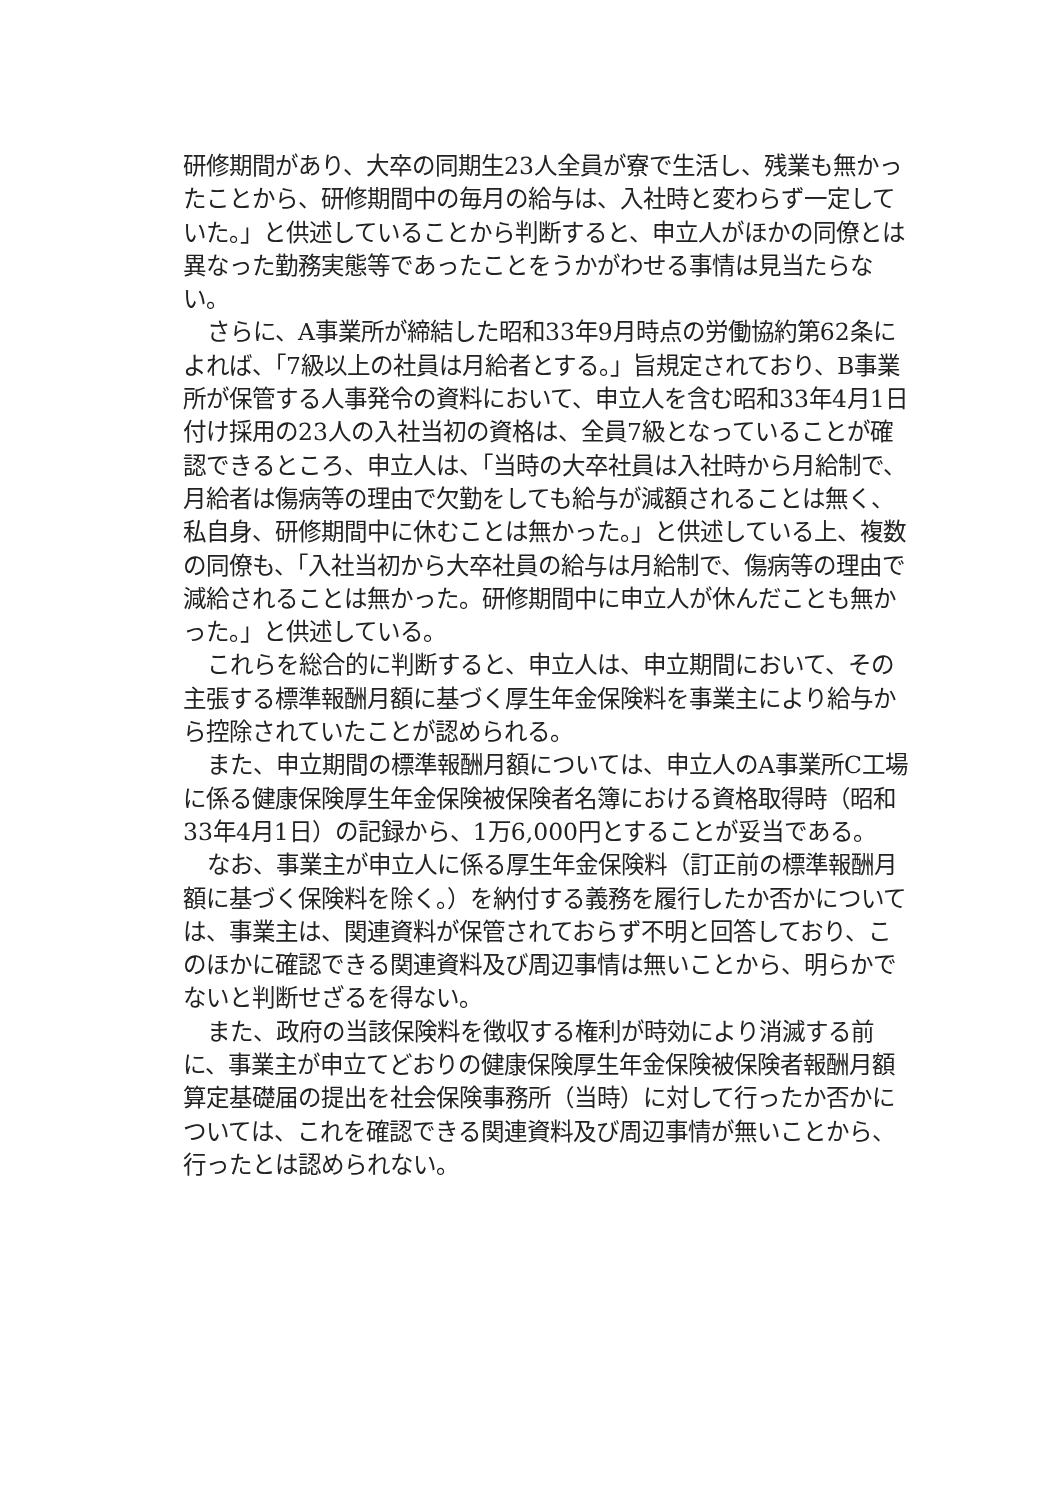研修期間があり、大卒の同期生23人全員が寮で生活し、残業も無かったことから、研修期間中の毎月の給与は、入社時と変わらず一定していた。」と供述していることから判断すると、申立人がほかの同僚とは異なった勤務実態等であったことをうかがわせる事情は見当たらない。
さらに、A事業所が締結した昭和33年9月時点の労働協約第62条によれば、「7級以上の社員は月給者とする。」旨規定されており、B事業所が保管する人事発令の資料において、申立人を含む昭和33年4月1日付け採用の23人の入社当初の資格は、全員7級となっていることが確認できるところ、申立人は、「当時の大卒社員は入社時から月給制で、月給者は傷病等の理由で欠勤をしても給与が減額されることは無く、私自身、研修期間中に休むことは無かった。」と供述している上、複数の同僚も、「入社当初から大卒社員の給与は月給制で、傷病等の理由で減給されることは無かった。研修期間中に申立人が休んだことも無かった。」と供述している。
これらを総合的に判断すると、申立人は、申立期間において、その主張する標準報酬月額に基づく厚生年金保険料を事業主により給与から控除されていたことが認められる。
また、申立期間の標準報酬月額については、申立人のA事業所C工場に係る健康保険厚生年金保険被保険者名簿における資格取得時（昭和33年4月1日）の記録から、1万6,000円とすることが妥当である。
なお、事業主が申立人に係る厚生年金保険料（訂正前の標準報酬月額に基づく保険料を除く。）を納付する義務を履行したか否かについては、事業主は、関連資料が保管されておらず不明と回答しており、このほかに確認できる関連資料及び周辺事情は無いことから、明らかでないと判断せざるを得ない。
また、政府の当該保険料を徴収する権利が時効により消滅する前に、事業主が申立てどおりの健康保険厚生年金保険被保険者報酬月額算定基礎届の提出を社会保険事務所（当時）に対して行ったか否かについては、これを確認できる関連資料及び周辺事情が無いことから、行ったとは認められない。